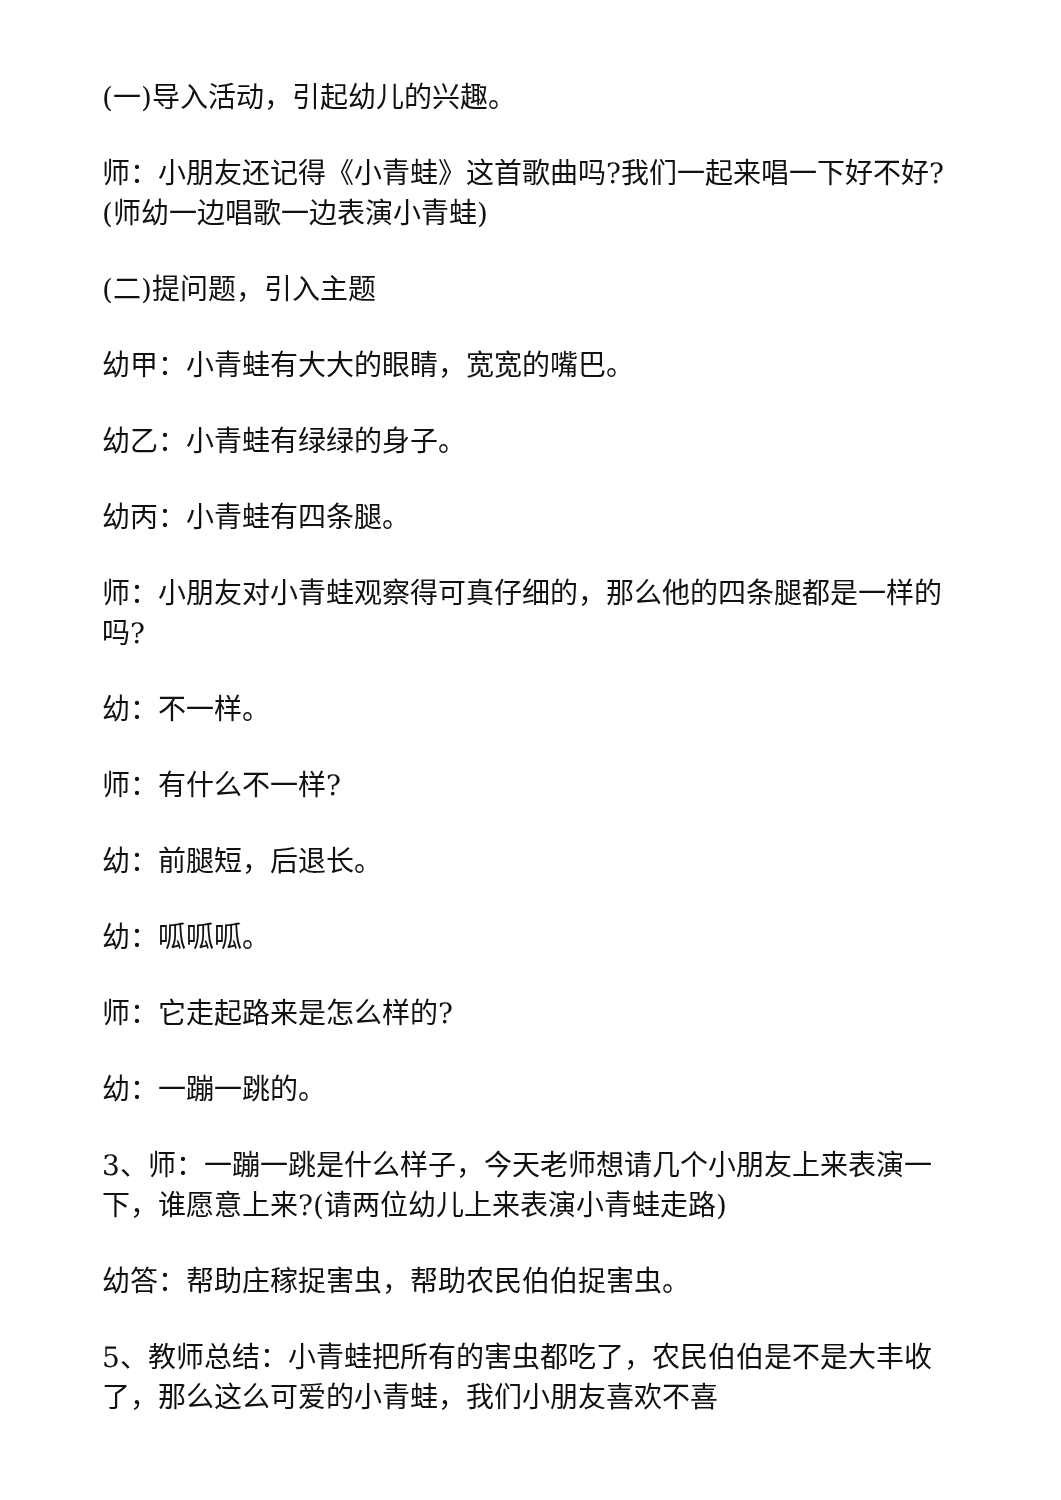(一)导入活动，引起幼儿的兴趣。
师：小朋友还记得《小青蛙》这首歌曲吗?我们一起来唱一下好不好?(师幼一边唱歌一边表演小青蛙)
(二)提问题，引入主题
幼甲：小青蛙有大大的眼睛，宽宽的嘴巴。
幼乙：小青蛙有绿绿的身子。
幼丙：小青蛙有四条腿。
师：小朋友对小青蛙观察得可真仔细的，那么他的四条腿都是一样的吗?
幼：不一样。
师：有什么不一样?
幼：前腿短，后退长。
幼：呱呱呱。
师：它走起路来是怎么样的?
幼：一蹦一跳的。
3、师：一蹦一跳是什么样子，今天老师想请几个小朋友上来表演一下，谁愿意上来?(请两位幼儿上来表演小青蛙走路)
幼答：帮助庄稼捉害虫，帮助农民伯伯捉害虫。
5、教师总结：小青蛙把所有的害虫都吃了，农民伯伯是不是大丰收了，那么这么可爱的小青蛙，我们小朋友喜欢不喜